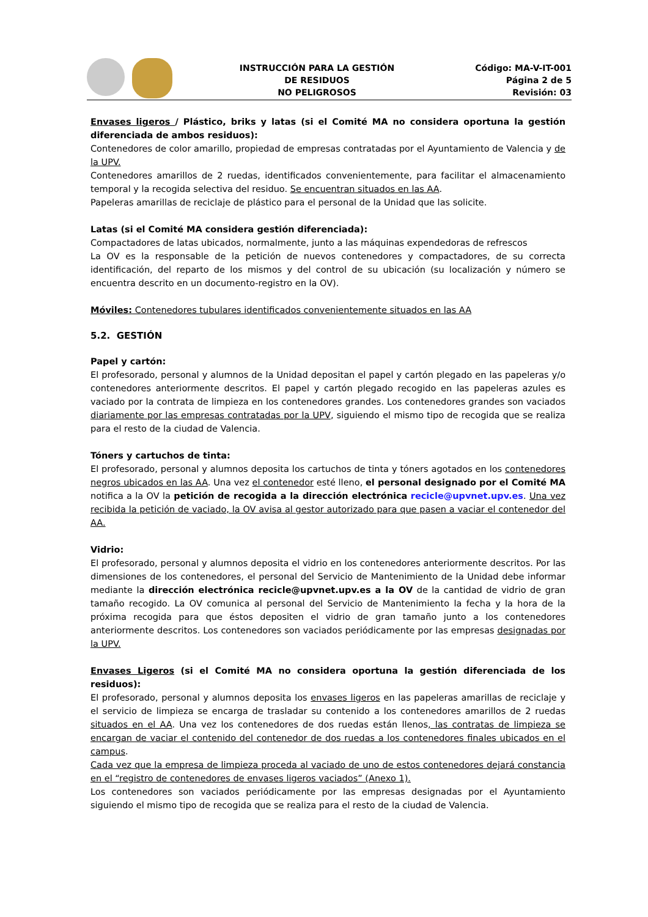INSTRUCCIÓN PARA LA GESTIÓN
DE RESIDUOS
NO PELIGROSOS
Código: MA-V-IT-001
Página 2 de 5
Revisión: 03
Envases ligeros / Plástico, briks y latas (si el Comité MA no considera oportuna la gestión diferenciada de ambos residuos):
Contenedores de color amarillo, propiedad de empresas contratadas por el Ayuntamiento de Valencia y de la UPV.
Contenedores amarillos de 2 ruedas, identificados convenientemente, para facilitar el almacenamiento temporal y la recogida selectiva del residuo. Se encuentran situados en las AA.
Papeleras amarillas de reciclaje de plástico para el personal de la Unidad que las solicite.
Latas (si el Comité MA considera gestión diferenciada):
Compactadores de latas ubicados, normalmente, junto a las máquinas expendedoras de refrescos
La OV es la responsable de la petición de nuevos contenedores y compactadores, de su correcta identificación, del reparto de los mismos y del control de su ubicación (su localización y número se encuentra descrito en un documento-registro en la OV).
Móviles: Contenedores tubulares identificados convenientemente situados en las AA
5.2. GESTIÓN
Papel y cartón:
El profesorado, personal y alumnos de la Unidad depositan el papel y cartón plegado en las papeleras y/o contenedores anteriormente descritos. El papel y cartón plegado recogido en las papeleras azules es vaciado por la contrata de limpieza en los contenedores grandes. Los contenedores grandes son vaciados diariamente por las empresas contratadas por la UPV, siguiendo el mismo tipo de recogida que se realiza para el resto de la ciudad de Valencia.
Tóners y cartuchos de tinta:
El profesorado, personal y alumnos deposita los cartuchos de tinta y tóners agotados en los contenedores negros ubicados en las AA. Una vez el contenedor esté lleno, el personal designado por el Comité MA notifica a la OV la petición de recogida a la dirección electrónica recicle@upvnet.upv.es. Una vez recibida la petición de vaciado, la OV avisa al gestor autorizado para que pasen a vaciar el contenedor del AA.
Vidrio:
El profesorado, personal y alumnos deposita el vidrio en los contenedores anteriormente descritos. Por las dimensiones de los contenedores, el personal del Servicio de Mantenimiento de la Unidad debe informar mediante la dirección electrónica recicle@upvnet.upv.es a la OV de la cantidad de vidrio de gran tamaño recogido. La OV comunica al personal del Servicio de Mantenimiento la fecha y la hora de la próxima recogida para que éstos depositen el vidrio de gran tamaño junto a los contenedores anteriormente descritos. Los contenedores son vaciados periódicamente por las empresas designadas por la UPV.
Envases Ligeros (si el Comité MA no considera oportuna la gestión diferenciada de los residuos):
El profesorado, personal y alumnos deposita los envases ligeros en las papeleras amarillas de reciclaje y el servicio de limpieza se encarga de trasladar su contenido a los contenedores amarillos de 2 ruedas situados en el AA. Una vez los contenedores de dos ruedas están llenos, las contratas de limpieza se encargan de vaciar el contenido del contenedor de dos ruedas a los contenedores finales ubicados en el campus.
Cada vez que la empresa de limpieza proceda al vaciado de uno de estos contenedores dejará constancia en el “registro de contenedores de envases ligeros vaciados” (Anexo 1).
Los contenedores son vaciados periódicamente por las empresas designadas por el Ayuntamiento siguiendo el mismo tipo de recogida que se realiza para el resto de la ciudad de Valencia.